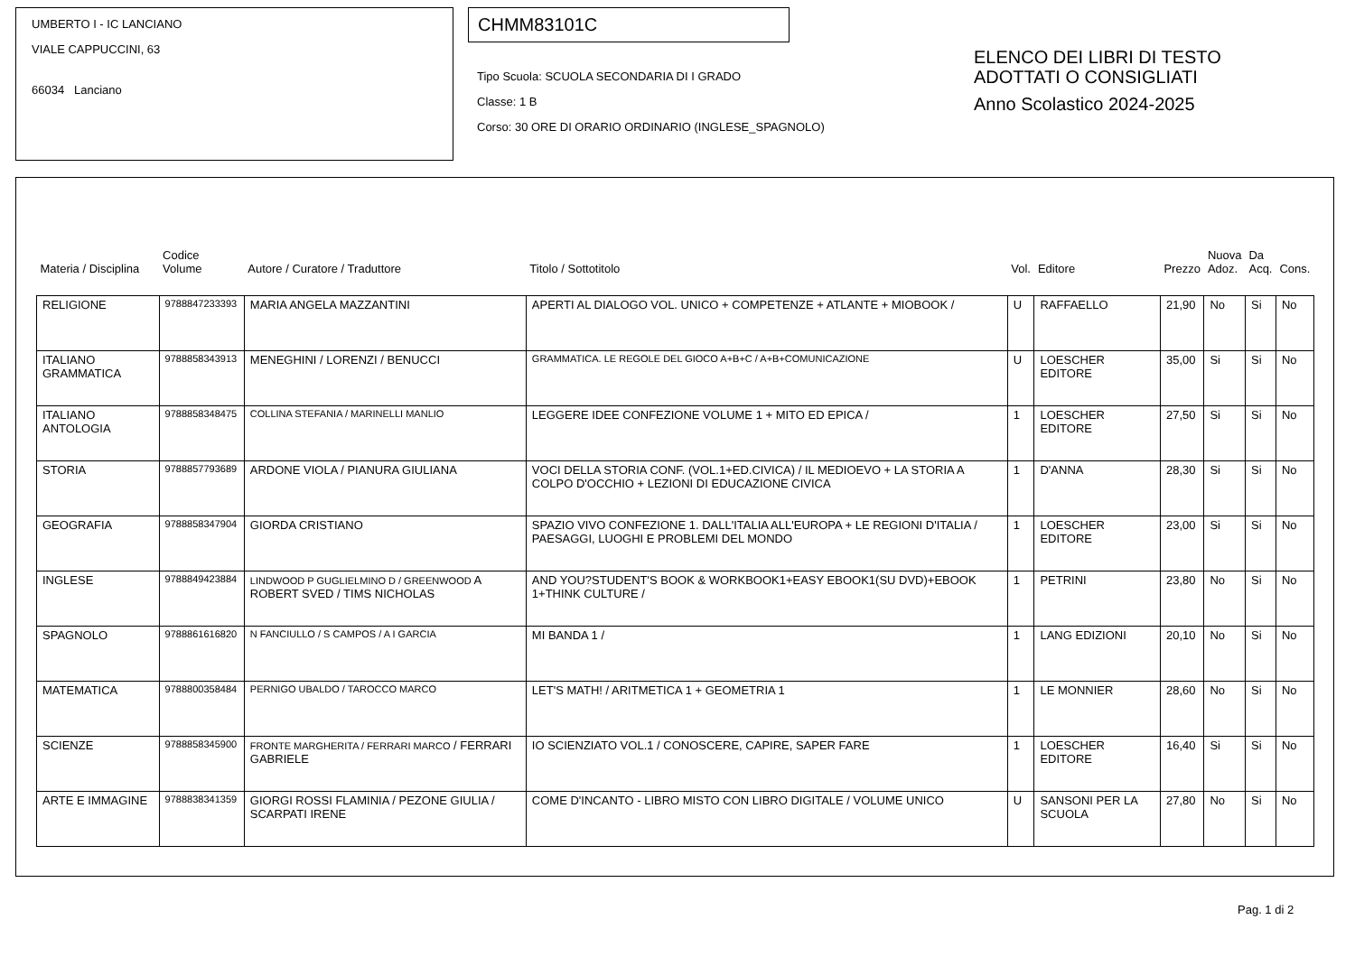UMBERTO I - IC LANCIANO
VIALE CAPPUCCINI, 63
66034 Lanciano
CHMM83101C
Tipo Scuola: SCUOLA SECONDARIA DI I GRADO
Classe: 1 B
Corso: 30 ORE DI ORARIO ORDINARIO (INGLESE_SPAGNOLO)
ELENCO DEI LIBRI DI TESTO
ADOTTATI O CONSIGLIATI
Anno Scolastico 2024-2025
| Materia / Disciplina | Codice Volume | Autore / Curatore / Traduttore | Titolo / Sottotitolo | Vol. | Editore | Prezzo | Nuova Adoz. | Da Acq. | Cons. |
| --- | --- | --- | --- | --- | --- | --- | --- | --- | --- |
| RELIGIONE | 9788847233393 | MARIA ANGELA MAZZANTINI | APERTI AL DIALOGO VOL. UNICO + COMPETENZE + ATLANTE + MIOBOOK / | U | RAFFAELLO | 21,90 | No | Si | No |
| ITALIANO GRAMMATICA | 9788858343913 | MENEGHINI / LORENZI / BENUCCI | GRAMMATICA. LE REGOLE DEL GIOCO A+B+C / A+B+COMUNICAZIONE | U | LOESCHER EDITORE | 35,00 | Si | Si | No |
| ITALIANO ANTOLOGIA | 9788858348475 | COLLINA STEFANIA / MARINELLI MANLIO | LEGGERE IDEE CONFEZIONE VOLUME 1 + MITO ED EPICA / | 1 | LOESCHER EDITORE | 27,50 | Si | Si | No |
| STORIA | 9788857793689 | ARDONE VIOLA / PIANURA GIULIANA | VOCI DELLA STORIA CONF. (VOL.1+ED.CIVICA) / IL MEDIOEVO + LA STORIA A COLPO D'OCCHIO + LEZIONI DI EDUCAZIONE CIVICA | 1 | D'ANNA | 28,30 | Si | Si | No |
| GEOGRAFIA | 9788858347904 | GIORDA CRISTIANO | SPAZIO VIVO CONFEZIONE 1. DALL'ITALIA ALL'EUROPA + LE REGIONI D'ITALIA / PAESAGGI, LUOGHI E PROBLEMI DEL MONDO | 1 | LOESCHER EDITORE | 23,00 | Si | Si | No |
| INGLESE | 9788849423884 | LINDWOOD P GUGLIELMINO D / GREENWOOD A ROBERT SVED / TIMS NICHOLAS | AND YOU?STUDENT'S BOOK & WORKBOOK1+EASY EBOOK1(SU DVD)+EBOOK 1+THINK CULTURE / | 1 | PETRINI | 23,80 | No | Si | No |
| SPAGNOLO | 9788861616820 | N FANCIULLO / S CAMPOS / A I GARCIA | MI BANDA 1 / | 1 | LANG EDIZIONI | 20,10 | No | Si | No |
| MATEMATICA | 9788800358484 | PERNIGO UBALDO / TAROCCO MARCO | LET'S MATH! / ARITMETICA 1 + GEOMETRIA 1 | 1 | LE MONNIER | 28,60 | No | Si | No |
| SCIENZE | 9788858345900 | FRONTE MARGHERITA / FERRARI MARCO / FERRARI GABRIELE | IO SCIENZIATO VOL.1 / CONOSCERE, CAPIRE, SAPER FARE | 1 | LOESCHER EDITORE | 16,40 | Si | Si | No |
| ARTE E IMMAGINE | 9788838341359 | GIORGI ROSSI FLAMINIA / PEZONE GIULIA / SCARPATI IRENE | COME D'INCANTO - LIBRO MISTO CON LIBRO DIGITALE / VOLUME UNICO | U | SANSONI PER LA SCUOLA | 27,80 | No | Si | No |
Pag. 1 di 2